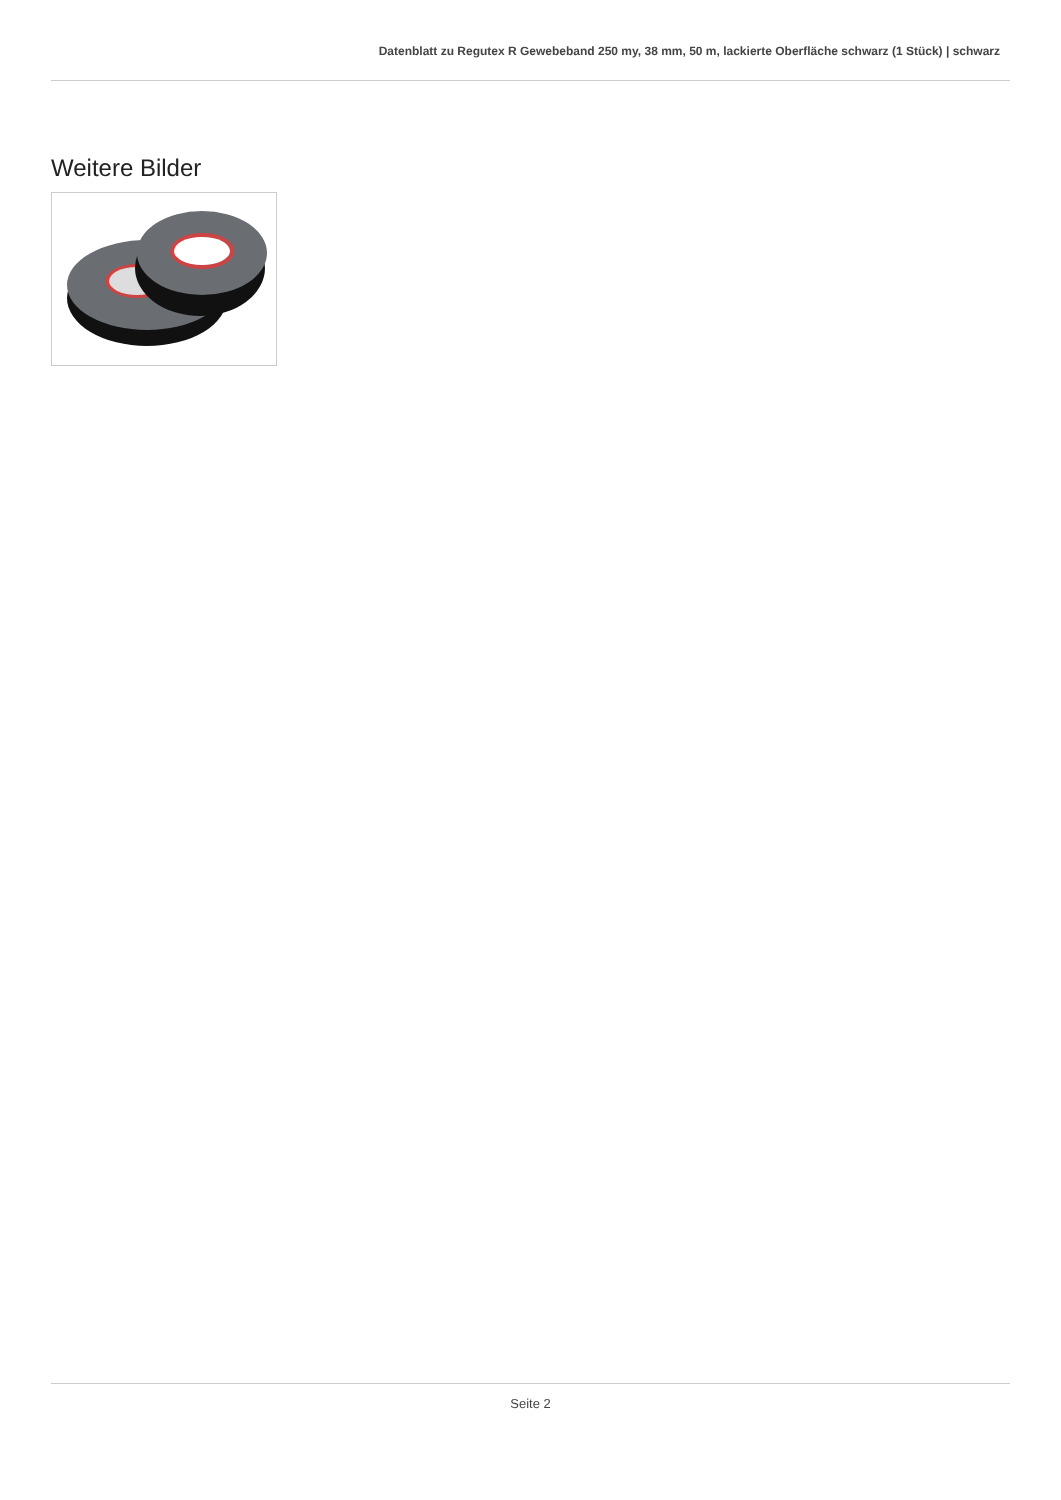Datenblatt zu Regutex R Gewebeband 250 my, 38 mm, 50 m, lackierte Oberfläche schwarz (1 Stück) | schwarz
Weitere Bilder
Seite 2